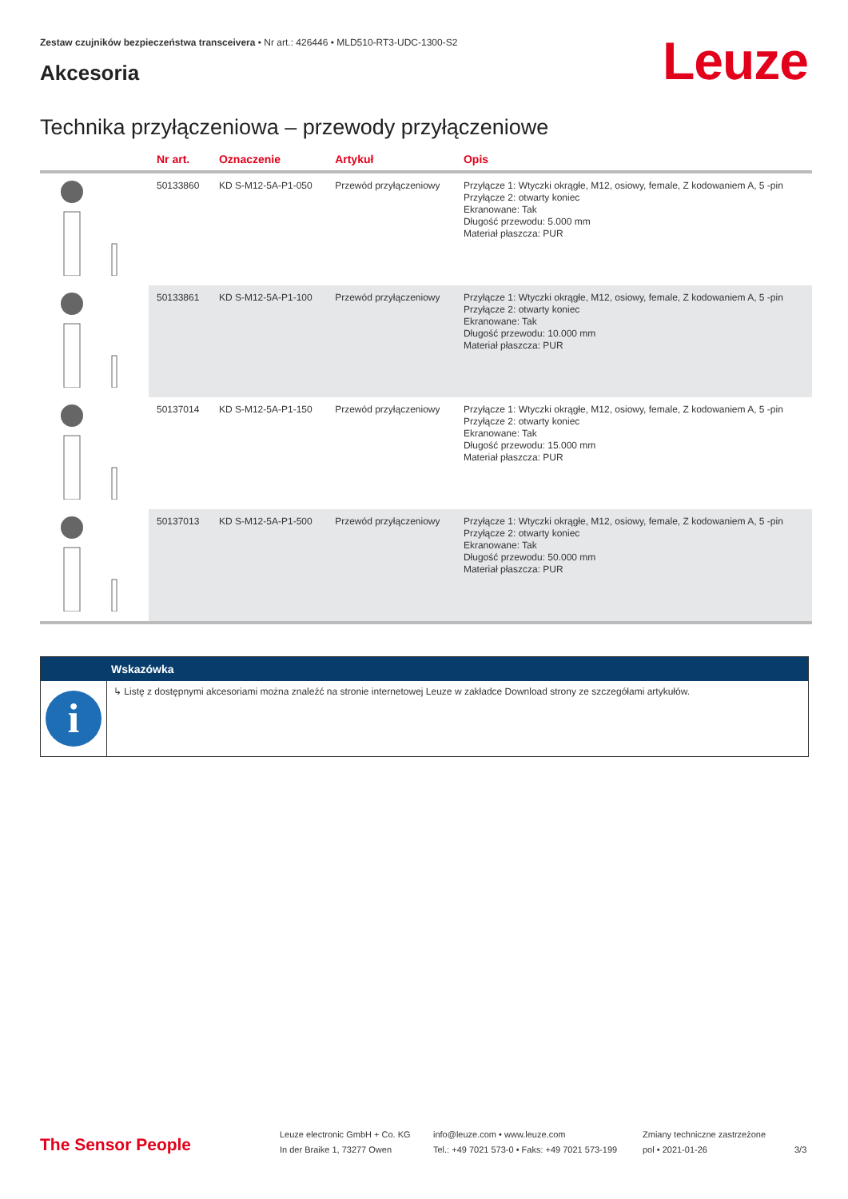Zestaw czujników bezpieczeństwa transceivera • Nr art.: 426446 • MLD510-RT3-UDC-1300-S2
Akcesoria
Leuze
Technika przyłączeniowa – przewody przyłączeniowe
| | Nr art. | Oznaczenie | Artykuł | Opis |
| --- | --- | --- | --- | --- |
| | 50133860 | KD S-M12-5A-P1-050 | Przewód przyłączeniowy | Przyłącze 1: Wtyczki okrągłe, M12, osiowy, female, Z kodowaniem A, 5 -pin Przyłącze 2: otwarty koniec Ekranowane: Tak Długość przewodu: 5.000 mm Materiał płaszcza: PUR |
| | 50133861 | KD S-M12-5A-P1-100 | Przewód przyłączeniowy | Przyłącze 1: Wtyczki okrągłe, M12, osiowy, female, Z kodowaniem A, 5 -pin Przyłącze 2: otwarty koniec Ekranowane: Tak Długość przewodu: 10.000 mm Materiał płaszcza: PUR |
| | 50137014 | KD S-M12-5A-P1-150 | Przewód przyłączeniowy | Przyłącze 1: Wtyczki okrągłe, M12, osiowy, female, Z kodowaniem A, 5 -pin Przyłącze 2: otwarty koniec Ekranowane: Tak Długość przewodu: 15.000 mm Materiał płaszcza: PUR |
| | 50137013 | KD S-M12-5A-P1-500 | Przewód przyłączeniowy | Przyłącze 1: Wtyczki okrągłe, M12, osiowy, female, Z kodowaniem A, 5 -pin Przyłącze 2: otwarty koniec Ekranowane: Tak Długość przewodu: 50.000 mm Materiał płaszcza: PUR |
Wskazówka
i
↳ Listę z dostępnymi akcesoriami można znaleźć na stronie internetowej Leuze w zakładce Download strony ze szczegółami artykułów.
The Sensor People
Leuze electronic GmbH + Co. KG
In der Braike 1, 73277 Owen
info@leuze.com • www.leuze.com
Tel.: +49 7021 573-0 • Faks: +49 7021 573-199
Zmiany techniczne zastrzeżone
pol • 2021-01-26
3/3